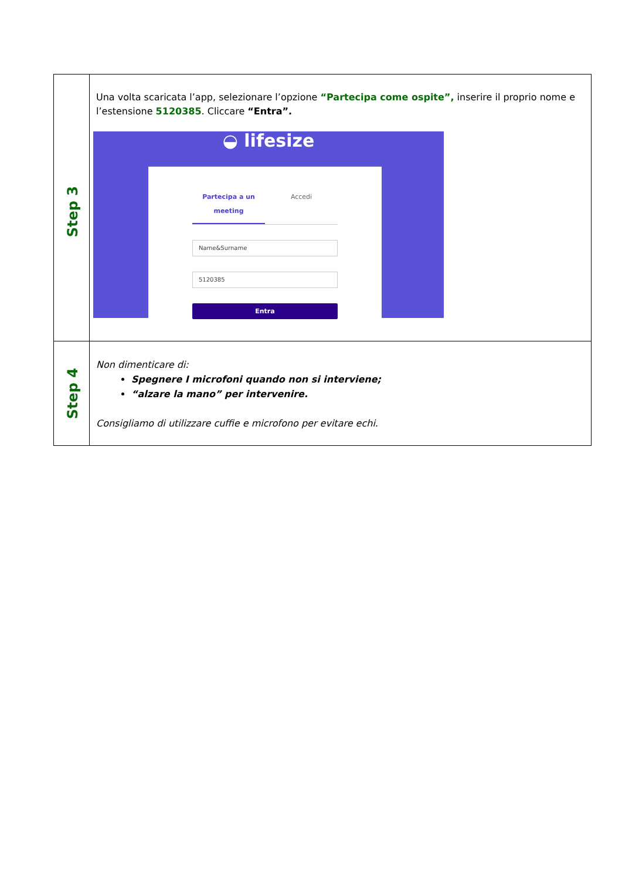| Step 3 | Una volta scaricata l’app, selezionare l’opzione “Partecipa come ospite”, inserire il proprio nome e l’estensione 5120385 . Cliccare “Entra”. ◒ lifesize Partecipa a un meeting Accedi Name&Surname 5120385 Entra |
| Step 4 | Non dimenticare di: Spegnere I microfoni quando non si interviene; “alzare la mano” per intervenire. Consigliamo di utilizzare cuffie e microfono per evitare echi. |